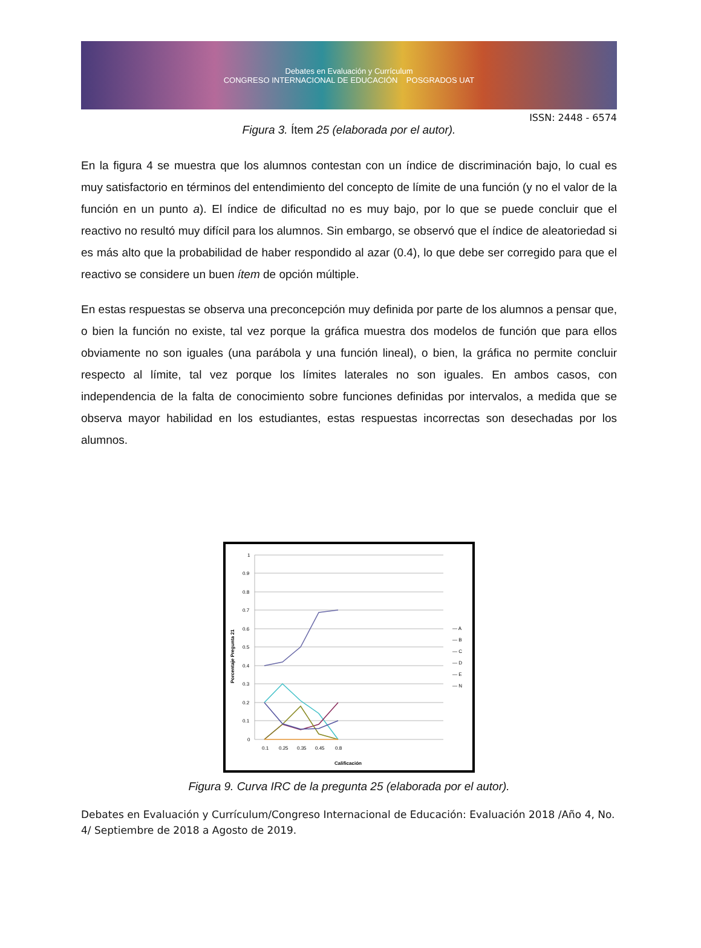Debates en Evaluación y Currículum
CONGRESO INTERNACIONAL DE EDUCACIÓN POSGRADOS UAT
ISSN: 2448 - 6574
Figura 3. Ítem 25 (elaborada por el autor).
En la figura 4 se muestra que los alumnos contestan con un índice de discriminación bajo, lo cual es muy satisfactorio en términos del entendimiento del concepto de límite de una función (y no el valor de la función en un punto a). El índice de dificultad no es muy bajo, por lo que se puede concluir que el reactivo no resultó muy difícil para los alumnos. Sin embargo, se observó que el índice de aleatoriedad si es más alto que la probabilidad de haber respondido al azar (0.4), lo que debe ser corregido para que el reactivo se considere un buen ítem de opción múltiple.
En estas respuestas se observa una preconcepción muy definida por parte de los alumnos a pensar que, o bien la función no existe, tal vez porque la gráfica muestra dos modelos de función que para ellos obviamente no son iguales (una parábola y una función lineal), o bien, la gráfica no permite concluir respecto al límite, tal vez porque los límites laterales no son iguales. En ambos casos, con independencia de la falta de conocimiento sobre funciones definidas por intervalos, a medida que se observa mayor habilidad en los estudiantes, estas respuestas incorrectas son desechadas por los alumnos.
1
0.9
0.8
0.7
0.6
0.5
0.4
0.3
0.2
0.1
0
0.1
0.25
0.35
0.45
0.8
Calificación
Porcentaje Pregunta 21
— A
— B
— C
— D
— E
— N
Figura 9. Curva IRC de la pregunta 25 (elaborada por el autor).
Debates en Evaluación y Currículum/Congreso Internacional de Educación: Evaluación 2018 /Año 4, No. 4/ Septiembre de 2018 a Agosto de 2019.